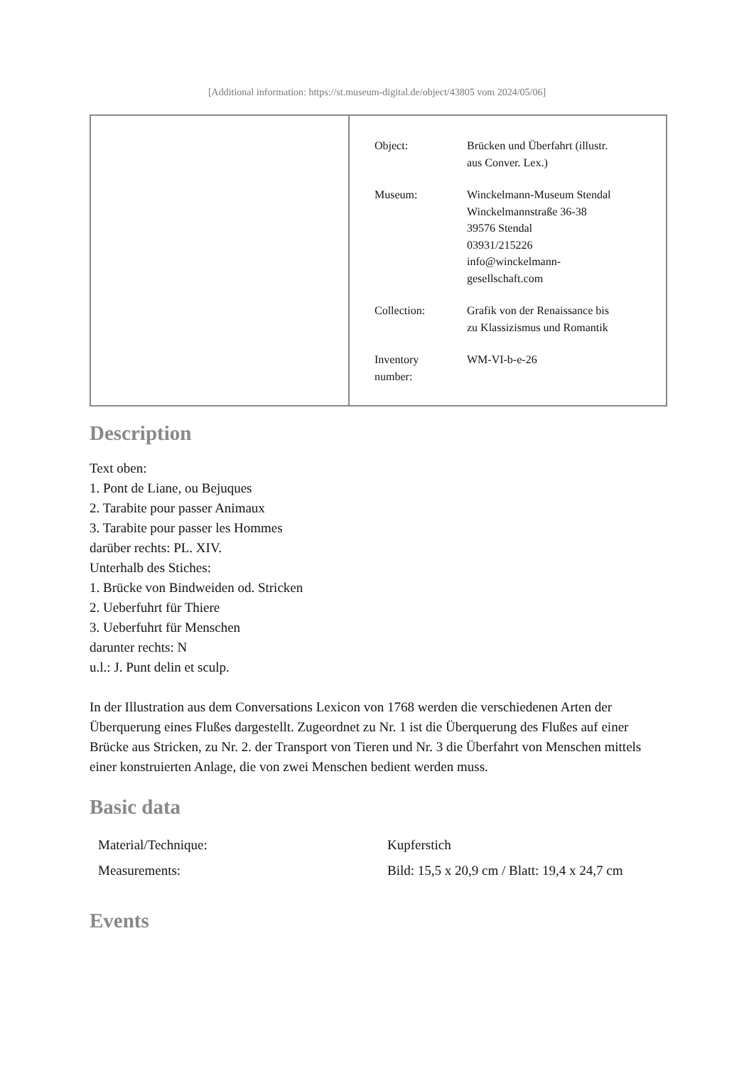[Additional information: https://st.museum-digital.de/object/43805 vom 2024/05/06]
| Object: | Brücken und Überfahrt (illustr. aus Conver. Lex.) |
| Museum: | Winckelmann-Museum Stendal Winckelmannstraße 36-38 39576 Stendal 03931/215226 info@winckelmann- gesellschaft.com |
| Collection: | Grafik von der Renaissance bis zu Klassizismus und Romantik |
| Inventory number: | WM-VI-b-e-26 |
Description
Text oben:
1. Pont de Liane, ou Bejuques
2. Tarabite pour passer Animaux
3. Tarabite pour passer les Hommes
darüber rechts: PL. XIV.
Unterhalb des Stiches:
1. Brücke von Bindweiden od. Stricken
2. Ueberfuhrt für Thiere
3. Ueberfuhrt für Menschen
darunter rechts: N
u.l.: J. Punt delin et sculp.
In der Illustration aus dem Conversations Lexicon von 1768 werden die verschiedenen Arten der Überquerung eines Flußes dargestellt. Zugeordnet zu Nr. 1 ist die Überquerung des Flußes auf einer Brücke aus Stricken, zu Nr. 2. der Transport von Tieren und Nr. 3 die Überfahrt von Menschen mittels einer konstruierten Anlage, die von zwei Menschen bedient werden muss.
Basic data
| Material/Technique: | Kupferstich |
| Measurements: | Bild: 15,5 x 20,9 cm / Blatt: 19,4 x 24,7 cm |
Events